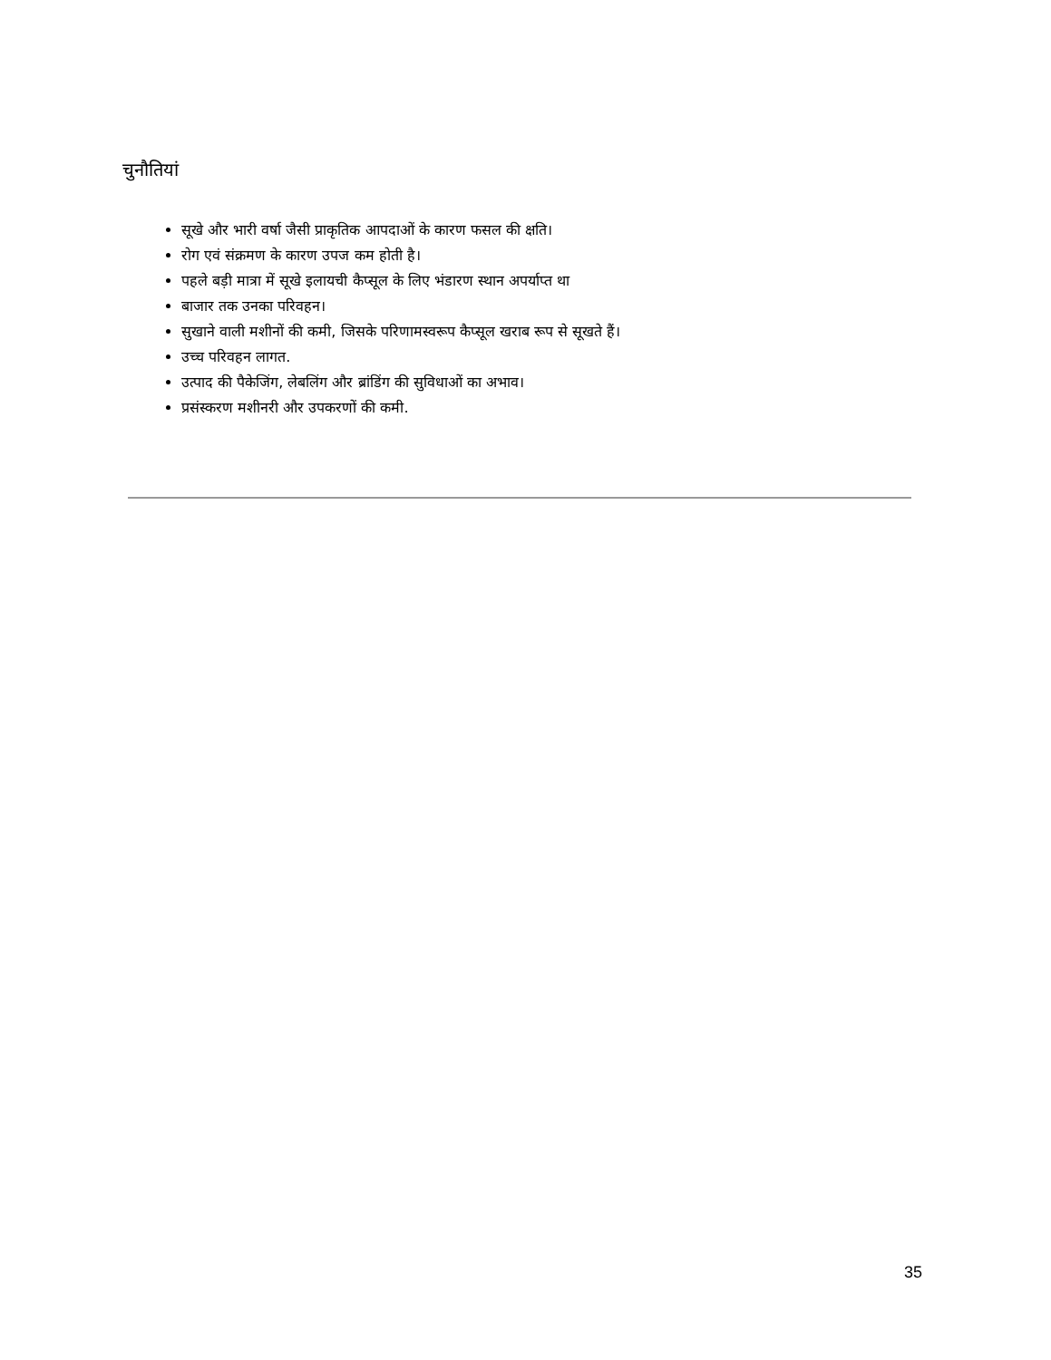चुनौतियां
सूखे और भारी वर्षा जैसी प्राकृतिक आपदाओं के कारण फसल की क्षति।
रोग एवं संक्रमण के कारण उपज कम होती है।
पहले बड़ी मात्रा में सूखे इलायची कैप्सूल के लिए भंडारण स्थान अपर्याप्त था
बाजार तक उनका परिवहन।
सुखाने वाली मशीनों की कमी, जिसके परिणामस्वरूप कैप्सूल खराब रूप से सूखते हैं।
उच्च परिवहन लागत.
उत्पाद की पैकेजिंग, लेबलिंग और ब्रांडिंग की सुविधाओं का अभाव।
प्रसंस्करण मशीनरी और उपकरणों की कमी.
35